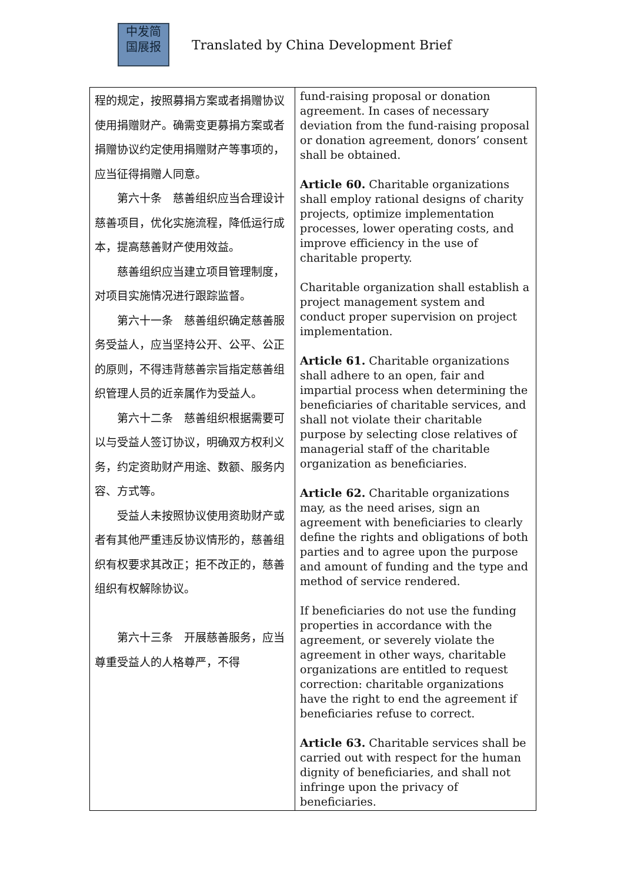中发简
国展报
Translated by China Development Brief
| 程的规定，按照募捐方案或者捐赠协议使用捐赠财产。确需变更募捐方案或者捐赠协议约定使用捐赠财产等事项的，应当征得捐赠人同意。 第六十条 慈善组织应当合理设计慈善项目，优化实施流程，降低运行成本，提高慈善财产使用效益。 慈善组织应当建立项目管理制度，对项目实施情况进行跟踪监督。 第六十一条 慈善组织确定慈善服务受益人，应当坚持公开、公平、公正的原则，不得违背慈善宗旨指定慈善组织管理人员的近亲属作为受益人。 第六十二条 慈善组织根据需要可以与受益人签订协议，明确双方权利义务，约定资助财产用途、数额、服务内容、方式等。 受益人未按照协议使用资助财产或者有其他严重违反协议情形的，慈善组织有权要求其改正；拒不改正的，慈善组织有权解除协议。 第六十三条 开展慈善服务，应当尊重受益人的人格尊严，不得 | fund-raising proposal or donation agreement. In cases of necessary deviation from the fund-raising proposal or donation agreement, donors’ consent shall be obtained. Article 60. Charitable organizations shall employ rational designs of charity projects, optimize implementation processes, lower operating costs, and improve efficiency in the use of charitable property. Charitable organization shall establish a project management system and conduct proper supervision on project implementation. Article 61. Charitable organizations shall adhere to an open, fair and impartial process when determining the beneficiaries of charitable services, and shall not violate their charitable purpose by selecting close relatives of managerial staff of the charitable organization as beneficiaries. Article 62. Charitable organizations may, as the need arises, sign an agreement with beneficiaries to clearly define the rights and obligations of both parties and to agree upon the purpose and amount of funding and the type and method of service rendered. If beneficiaries do not use the funding properties in accordance with the agreement, or severely violate the agreement in other ways, charitable organizations are entitled to request correction: charitable organizations have the right to end the agreement if beneficiaries refuse to correct. Article 63. Charitable services shall be carried out with respect for the human dignity of beneficiaries, and shall not infringe upon the privacy of beneficiaries. |